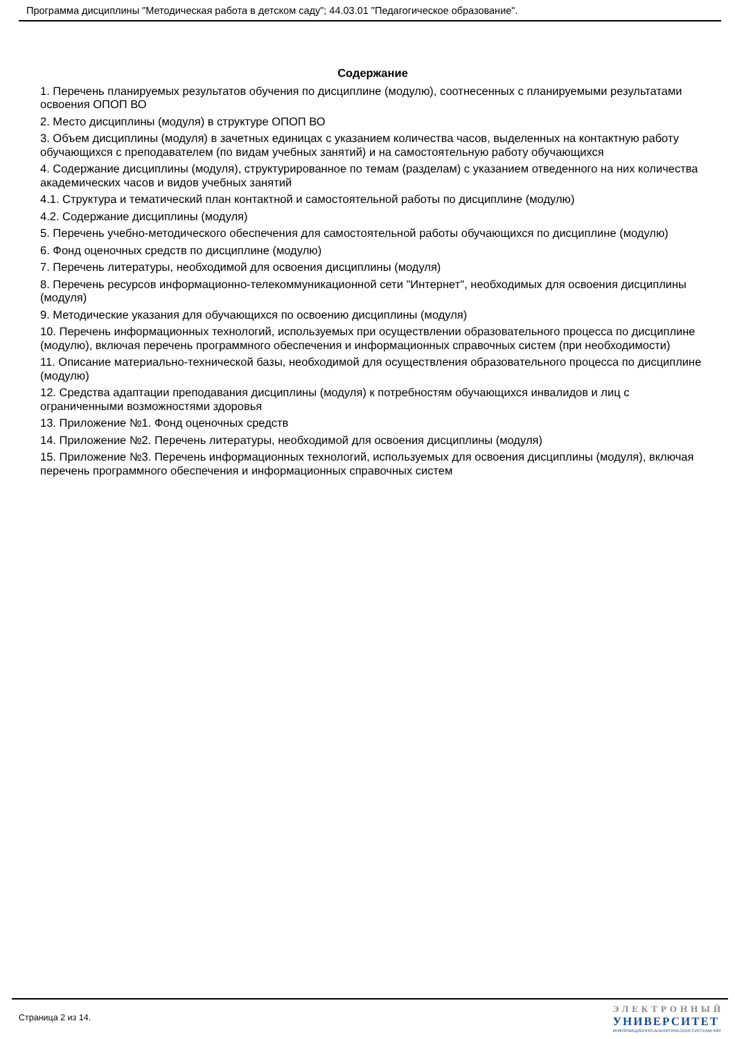Программа дисциплины "Методическая работа в детском саду"; 44.03.01 "Педагогическое образование".
Содержание
1. Перечень планируемых результатов обучения по дисциплине (модулю), соотнесенных с планируемыми результатами освоения ОПОП ВО
2. Место дисциплины (модуля) в структуре ОПОП ВО
3. Объем дисциплины (модуля) в зачетных единицах с указанием количества часов, выделенных на контактную работу обучающихся с преподавателем (по видам учебных занятий) и на самостоятельную работу обучающихся
4. Содержание дисциплины (модуля), структурированное по темам (разделам) с указанием отведенного на них количества академических часов и видов учебных занятий
4.1. Структура и тематический план контактной и самостоятельной работы по дисциплине (модулю)
4.2. Содержание дисциплины (модуля)
5. Перечень учебно-методического обеспечения для самостоятельной работы обучающихся по дисциплине (модулю)
6. Фонд оценочных средств по дисциплине (модулю)
7. Перечень литературы, необходимой для освоения дисциплины (модуля)
8. Перечень ресурсов информационно-телекоммуникационной сети "Интернет", необходимых для освоения дисциплины (модуля)
9. Методические указания для обучающихся по освоению дисциплины (модуля)
10. Перечень информационных технологий, используемых при осуществлении образовательного процесса по дисциплине (модулю), включая перечень программного обеспечения и информационных справочных систем (при необходимости)
11. Описание материально-технической базы, необходимой для осуществления образовательного процесса по дисциплине (модулю)
12. Средства адаптации преподавания дисциплины (модуля) к потребностям обучающихся инвалидов и лиц с ограниченными возможностями здоровья
13. Приложение №1. Фонд оценочных средств
14. Приложение №2. Перечень литературы, необходимой для освоения дисциплины (модуля)
15. Приложение №3. Перечень информационных технологий, используемых для освоения дисциплины (модуля), включая перечень программного обеспечения и информационных справочных систем
Страница 2 из 14.
ЭЛЕКТРОННЫЙ
УНИВЕРСИТЕТ
ИНФОРМАЦИОННО-АНАЛИТИЧЕСКАЯ СИСТЕМА КФУ